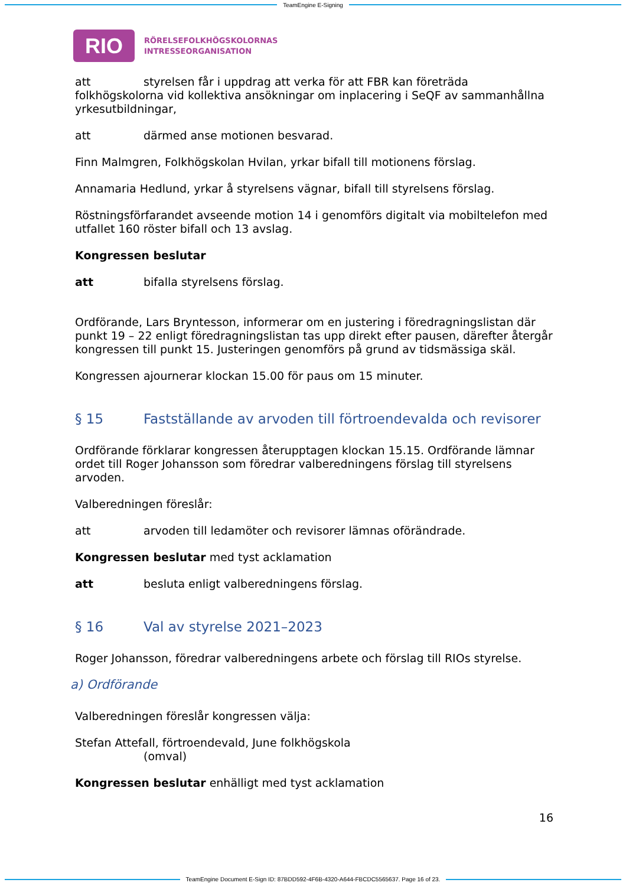TeamEngine E-Signing
RIO
RÖRELSEFOLKHÖGSKOLORNAS
INTRESSEORGANISATION
att styrelsen får i uppdrag att verka för att FBR kan företräda folkhögskolorna vid kollektiva ansökningar om inplacering i SeQF av sammanhållna yrkesutbildningar,
att därmed anse motionen besvarad.
Finn Malmgren, Folkhögskolan Hvilan, yrkar bifall till motionens förslag.
Annamaria Hedlund, yrkar å styrelsens vägnar, bifall till styrelsens förslag.
Röstningsförfarandet avseende motion 14 i genomförs digitalt via mobiltelefon med utfallet 160 röster bifall och 13 avslag.
Kongressen beslutar
att bifalla styrelsens förslag.
Ordförande, Lars Bryntesson, informerar om en justering i föredragningslistan där punkt 19 – 22 enligt föredragningslistan tas upp direkt efter pausen, därefter återgår kongressen till punkt 15. Justeringen genomförs på grund av tidsmässiga skäl.
Kongressen ajournerar klockan 15.00 för paus om 15 minuter.
§ 15 Fastställande av arvoden till förtroendevalda och revisorer
Ordförande förklarar kongressen återupptagen klockan 15.15. Ordförande lämnar ordet till Roger Johansson som föredrar valberedningens förslag till styrelsens arvoden.
Valberedningen föreslår:
att arvoden till ledamöter och revisorer lämnas oförändrade.
Kongressen beslutar med tyst acklamation
att besluta enligt valberedningens förslag.
§ 16 Val av styrelse 2021–2023
Roger Johansson, föredrar valberedningens arbete och förslag till RIOs styrelse.
a) Ordförande
Valberedningen föreslår kongressen välja:
Stefan Attefall, förtroendevald, June folkhögskola
(omval)
Kongressen beslutar enhälligt med tyst acklamation
16
TeamEngine Document E-Sign ID: 87BDD592-4F6B-4320-A644-FBCDC5565637. Page 16 of 23.